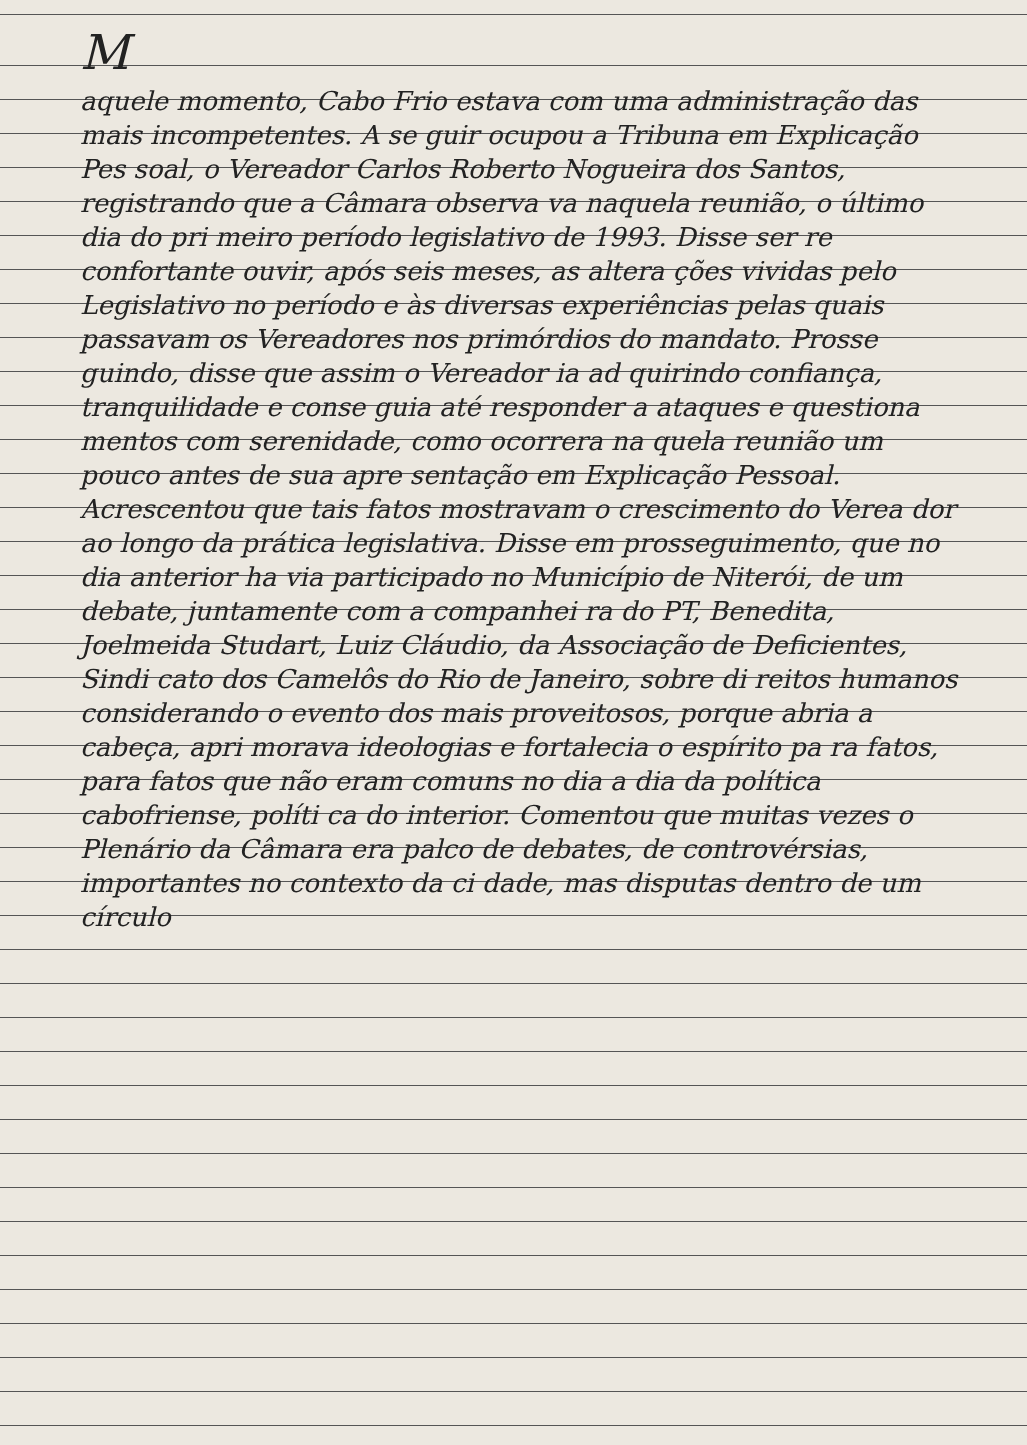M
aquele momento, Cabo Frio estava com uma administração das mais incompetentes. A se guir ocupou a Tribuna em Explicação Pes soal, o Vereador Carlos Roberto Nogueira dos Santos, registrando que a Câmara observa va naquela reunião, o último dia do pri meiro período legislativo de 1993. Disse ser re confortante ouvir, após seis meses, as altera ções vividas pelo Legislativo no período e às diversas experiências pelas quais passavam os Vereadores nos primórdios do mandato. Prosse guindo, disse que assim o Vereador ia ad quirindo confiança, tranquilidade e conse guia até responder a ataques e questiona mentos com serenidade, como ocorrera na quela reunião um pouco antes de sua apre sentação em Explicação Pessoal. Acrescentou que tais fatos mostravam o crescimento do Verea dor ao longo da prática legislativa. Disse em prosseguimento, que no dia anterior ha via participado no Município de Niterói, de um debate, juntamente com a companhei ra do PT, Benedita, Joelmeida Studart, Luiz Cláudio, da Associação de Deficientes, Sindi cato dos Camelôs do Rio de Janeiro, sobre di reitos humanos considerando o evento dos mais proveitosos, porque abria a cabeça, apri morava ideologias e fortalecia o espírito pa ra fatos, para fatos que não eram comuns no dia a dia da política cabofriense, políti ca do interior. Comentou que muitas vezes o Plenário da Câmara era palco de debates, de controvérsias, importantes no contexto da ci dade, mas disputas dentro de um círculo